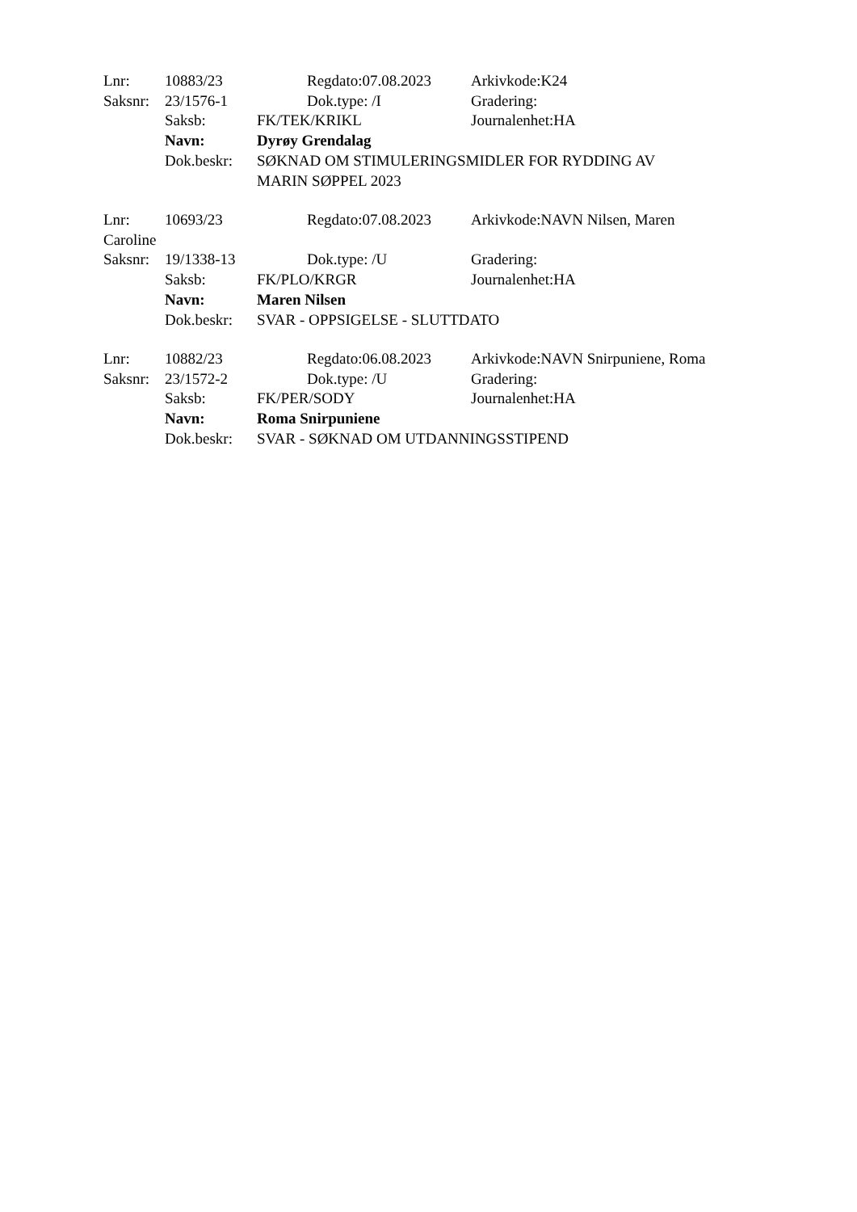Lnr: 10883/23 Regdato:07.08.2023 Arkivkode:K24
Saksnr: 23/1576-1 Dok.type: /I Gradering:
Saksb: FK/TEK/KRIKL Journalenhet:HA
Navn: Dyrøy Grendalag
Dok.beskr: SØKNAD OM STIMULERINGSMIDLER FOR RYDDING AV
MARIN SØPPEL 2023
Lnr: 10693/23 Regdato:07.08.2023 Arkivkode:NAVN Nilsen, Maren
Caroline
Saksnr: 19/1338-13 Dok.type: /U Gradering:
Saksb: FK/PLO/KRGR Journalenhet:HA
Navn: Maren Nilsen
Dok.beskr: SVAR - OPPSIGELSE - SLUTTDATO
Lnr: 10882/23 Regdato:06.08.2023 Arkivkode:NAVN Snirpuniene, Roma
Saksnr: 23/1572-2 Dok.type: /U Gradering:
Saksb: FK/PER/SODY Journalenhet:HA
Navn: Roma Snirpuniene
Dok.beskr: SVAR - SØKNAD OM UTDANNINGSSTIPEND